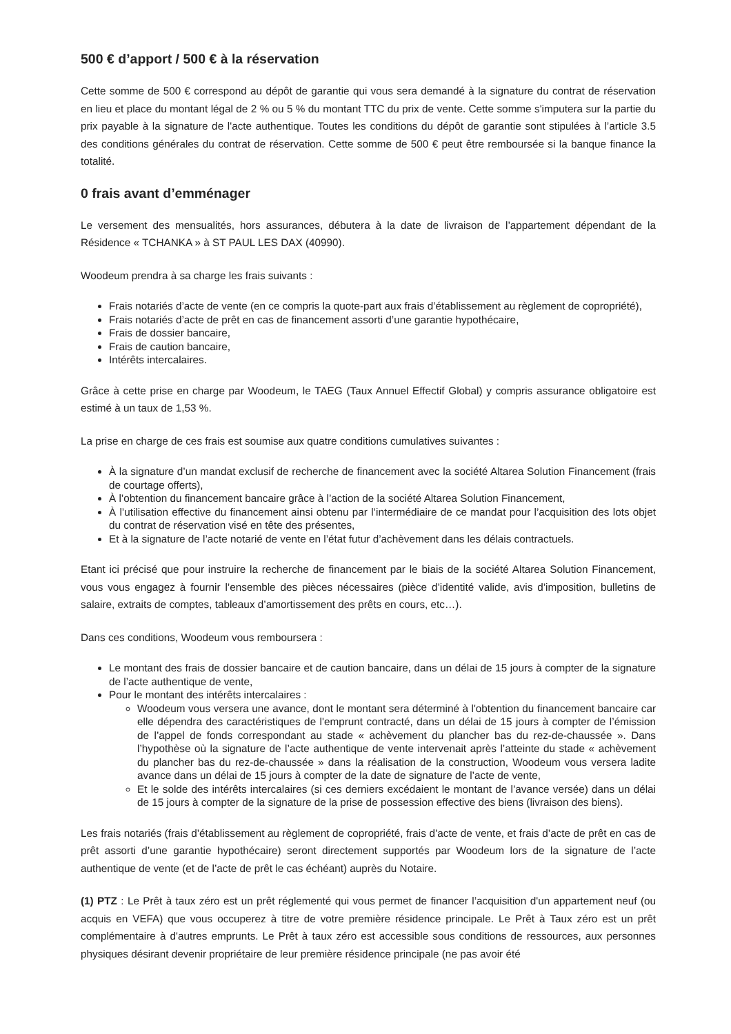500 € d’apport / 500 € à la réservation
Cette somme de 500 € correspond au dépôt de garantie qui vous sera demandé à la signature du contrat de réservation en lieu et place du montant légal de 2 % ou 5 % du montant TTC du prix de vente. Cette somme s'imputera sur la partie du prix payable à la signature de l'acte authentique. Toutes les conditions du dépôt de garantie sont stipulées à l’article 3.5 des conditions générales du contrat de réservation. Cette somme de 500 € peut être remboursée si la banque finance la totalité.
0 frais avant d’emménager
Le versement des mensualités, hors assurances, débutera à la date de livraison de l’appartement dépendant de la Résidence « TCHANKA » à ST PAUL LES DAX (40990).
Woodeum prendra à sa charge les frais suivants :
Frais notariés d’acte de vente (en ce compris la quote-part aux frais d’établissement au règlement de copropriété),
Frais notariés d’acte de prêt en cas de financement assorti d’une garantie hypothécaire,
Frais de dossier bancaire,
Frais de caution bancaire,
Intérêts intercalaires.
Grâce à cette prise en charge par Woodeum, le TAEG (Taux Annuel Effectif Global) y compris assurance obligatoire est estimé à un taux de 1,53 %.
La prise en charge de ces frais est soumise aux quatre conditions cumulatives suivantes :
À la signature d’un mandat exclusif de recherche de financement avec la société Altarea Solution Financement (frais de courtage offerts),
À l’obtention du financement bancaire grâce à l’action de la société Altarea Solution Financement,
À l’utilisation effective du financement ainsi obtenu par l’intermédiaire de ce mandat pour l’acquisition des lots objet du contrat de réservation visé en tête des présentes,
Et à la signature de l’acte notarié de vente en l’état futur d’achèvement dans les délais contractuels.
Etant ici précisé que pour instruire la recherche de financement par le biais de la société Altarea Solution Financement, vous vous engagez à fournir l’ensemble des pièces nécessaires (pièce d’identité valide, avis d’imposition, bulletins de salaire, extraits de comptes, tableaux d’amortissement des prêts en cours, etc…).
Dans ces conditions, Woodeum vous remboursera :
Le montant des frais de dossier bancaire et de caution bancaire, dans un délai de 15 jours à compter de la signature de l’acte authentique de vente,
Pour le montant des intérêts intercalaires :
Woodeum vous versera une avance, dont le montant sera déterminé à l'obtention du financement bancaire car elle dépendra des caractéristiques de l'emprunt contracté, dans un délai de 15 jours à compter de l’émission de l’appel de fonds correspondant au stade « achèvement du plancher bas du rez-de-chaussée ». Dans l’hypothèse où la signature de l’acte authentique de vente intervenait après l’atteinte du stade « achèvement du plancher bas du rez-de-chaussée » dans la réalisation de la construction, Woodeum vous versera ladite avance dans un délai de 15 jours à compter de la date de signature de l’acte de vente,
Et le solde des intérêts intercalaires (si ces derniers excédaient le montant de l’avance versée) dans un délai de 15 jours à compter de la signature de la prise de possession effective des biens (livraison des biens).
Les frais notariés (frais d’établissement au règlement de copropriété, frais d’acte de vente, et frais d’acte de prêt en cas de prêt assorti d’une garantie hypothécaire) seront directement supportés par Woodeum lors de la signature de l’acte authentique de vente (et de l’acte de prêt le cas échéant) auprès du Notaire.
(1) PTZ : Le Prêt à taux zéro est un prêt réglementé qui vous permet de financer l’acquisition d'un appartement neuf (ou acquis en VEFA) que vous occuperez à titre de votre première résidence principale. Le Prêt à Taux zéro est un prêt complémentaire à d'autres emprunts. Le Prêt à taux zéro est accessible sous conditions de ressources, aux personnes physiques désirant devenir propriétaire de leur première résidence principale (ne pas avoir été